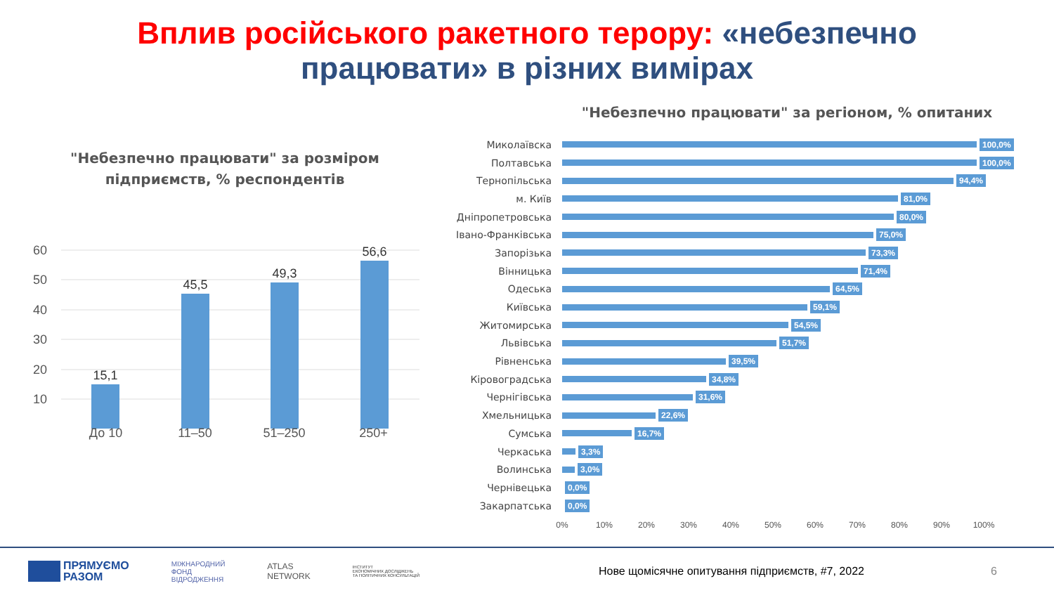Вплив російського ракетного терору: «небезпечно
працювати» в різних вимірах
"Небезпечно працювати" за розміром
підприємств, % респондентів
60
50
40
30
20
10
15,1
45,5
49,3
56,6
До 10 11–50 51–250 250+
"Небезпечно працювати" за регіоном, % опитаних
Миколаївска 100,0%
Полтавська 100,0%
Тернопільська 94,4%
м. Київ 81,0%
Дніпропетровська 80,0%
Івано-Франківська 75,0%
Запорізька 73,3%
Вінницька 71,4%
Одеська 64,5%
Київська 59,1%
Житомирська 54,5%
Львівська 51,7%
Рівненська 39,5%
Кіровоградська 34,8%
Чернігівська 31,6%
Хмельницька 22,6%
Сумська 16,7%
Черкаська 3,3%
Волинська 3,0%
Чернівецька 0,0%
Закарпатська 0,0%
0% 10% 20% 30% 40% 50% 60% 70% 80% 90% 100%
ПРЯМУЄМО
РАЗОМ МІЖНАРОДНИЙ
ФОНД
ВІДРОДЖЕННЯ ATLAS
NETWORK ІНСТИТУТ
ЕКОНОМІЧНИХ ДОСЛІДЖЕНЬ
ТА ПОЛІТИЧНИХ КОНСУЛЬТАЦІЙ Нове щомісячне опитування підприємств, #7, 2022 6